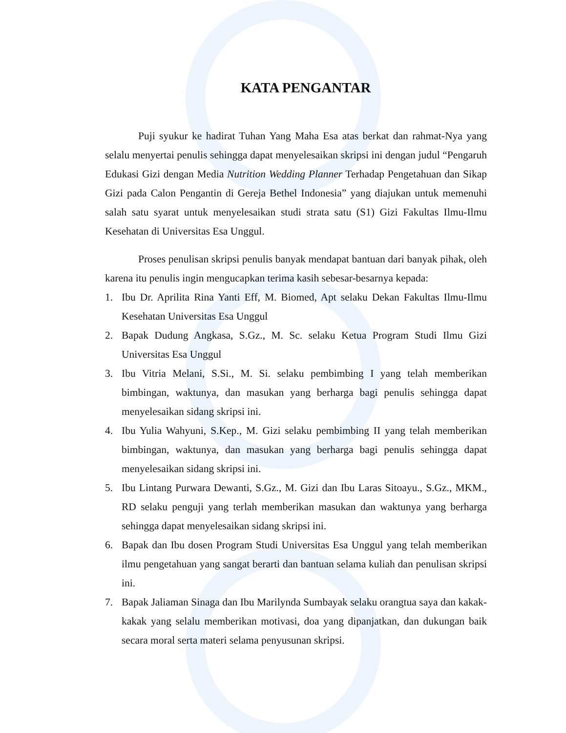KATA PENGANTAR
Puji syukur ke hadirat Tuhan Yang Maha Esa atas berkat dan rahmat-Nya yang selalu menyertai penulis sehingga dapat menyelesaikan skripsi ini dengan judul “Pengaruh Edukasi Gizi dengan Media Nutrition Wedding Planner Terhadap Pengetahuan dan Sikap Gizi pada Calon Pengantin di Gereja Bethel Indonesia” yang diajukan untuk memenuhi salah satu syarat untuk menyelesaikan studi strata satu (S1) Gizi Fakultas Ilmu-Ilmu Kesehatan di Universitas Esa Unggul.
Proses penulisan skripsi penulis banyak mendapat bantuan dari banyak pihak, oleh karena itu penulis ingin mengucapkan terima kasih sebesar-besarnya kepada:
1. Ibu Dr. Aprilita Rina Yanti Eff, M. Biomed, Apt selaku Dekan Fakultas Ilmu-Ilmu Kesehatan Universitas Esa Unggul
2. Bapak Dudung Angkasa, S.Gz., M. Sc. selaku Ketua Program Studi Ilmu Gizi Universitas Esa Unggul
3. Ibu Vitria Melani, S.Si., M. Si. selaku pembimbing I yang telah memberikan bimbingan, waktunya, dan masukan yang berharga bagi penulis sehingga dapat menyelesaikan sidang skripsi ini.
4. Ibu Yulia Wahyuni, S.Kep., M. Gizi selaku pembimbing II yang telah memberikan bimbingan, waktunya, dan masukan yang berharga bagi penulis sehingga dapat menyelesaikan sidang skripsi ini.
5. Ibu Lintang Purwara Dewanti, S.Gz., M. Gizi dan Ibu Laras Sitoayu., S.Gz., MKM., RD selaku penguji yang terlah memberikan masukan dan waktunya yang berharga sehingga dapat menyelesaikan sidang skripsi ini.
6. Bapak dan Ibu dosen Program Studi Universitas Esa Unggul yang telah memberikan ilmu pengetahuan yang sangat berarti dan bantuan selama kuliah dan penulisan skripsi ini.
7. Bapak Jaliaman Sinaga dan Ibu Marilynda Sumbayak selaku orangtua saya dan kakak-kakak yang selalu memberikan motivasi, doa yang dipanjatkan, dan dukungan baik secara moral serta materi selama penyusunan skripsi.